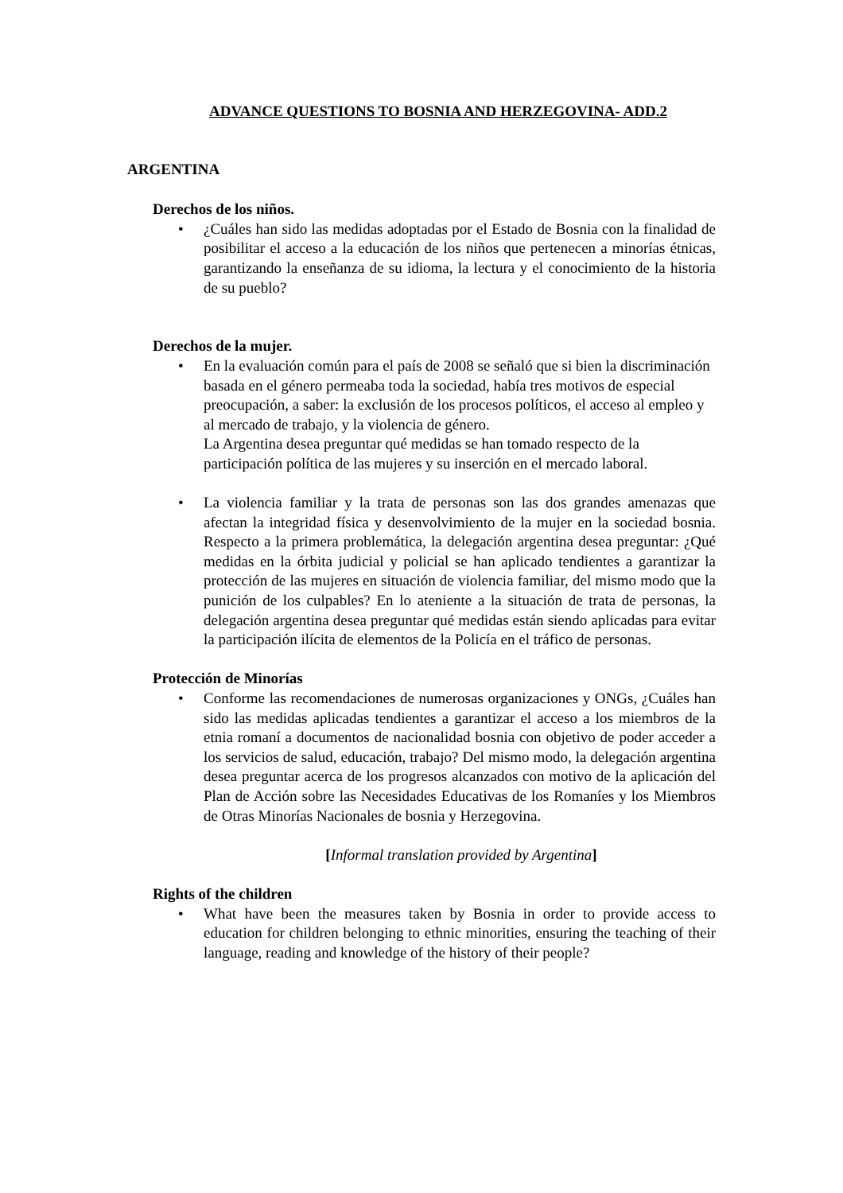ADVANCE QUESTIONS TO BOSNIA AND HERZEGOVINA- ADD.2
ARGENTINA
Derechos de los niños.
• ¿Cuáles han sido las medidas adoptadas por el Estado de Bosnia con la finalidad de posibilitar el acceso a la educación de los niños que pertenecen a minorías étnicas, garantizando la enseñanza de su idioma, la lectura y el conocimiento de la historia de su pueblo?
Derechos de la mujer.
• En la evaluación común para el país de 2008 se señaló que si bien la discriminación basada en el género permeaba toda la sociedad, había tres motivos de especial preocupación, a saber: la exclusión de los procesos políticos, el acceso al empleo y al mercado de trabajo, y la violencia de género.
La Argentina desea preguntar qué medidas se han tomado respecto de la participación política de las mujeres y su inserción en el mercado laboral.
• La violencia familiar y la trata de personas son las dos grandes amenazas que afectan la integridad física y desenvolvimiento de la mujer en la sociedad bosnia. Respecto a la primera problemática, la delegación argentina desea preguntar: ¿Qué medidas en la órbita judicial y policial se han aplicado tendientes a garantizar la protección de las mujeres en situación de violencia familiar, del mismo modo que la punición de los culpables? En lo ateniente a la situación de trata de personas, la delegación argentina desea preguntar qué medidas están siendo aplicadas para evitar la participación ilícita de elementos de la Policía en el tráfico de personas.
Protección de Minorías
• Conforme las recomendaciones de numerosas organizaciones y ONGs, ¿Cuáles han sido las medidas aplicadas tendientes a garantizar el acceso a los miembros de la etnia romaní a documentos de nacionalidad bosnia con objetivo de poder acceder a los servicios de salud, educación, trabajo? Del mismo modo, la delegación argentina desea preguntar acerca de los progresos alcanzados con motivo de la aplicación del Plan de Acción sobre las Necesidades Educativas de los Romaníes y los Miembros de Otras Minorías Nacionales de bosnia y Herzegovina.
[Informal translation provided by Argentina]
Rights of the children
• What have been the measures taken by Bosnia in order to provide access to education for children belonging to ethnic minorities, ensuring the teaching of their language, reading and knowledge of the history of their people?